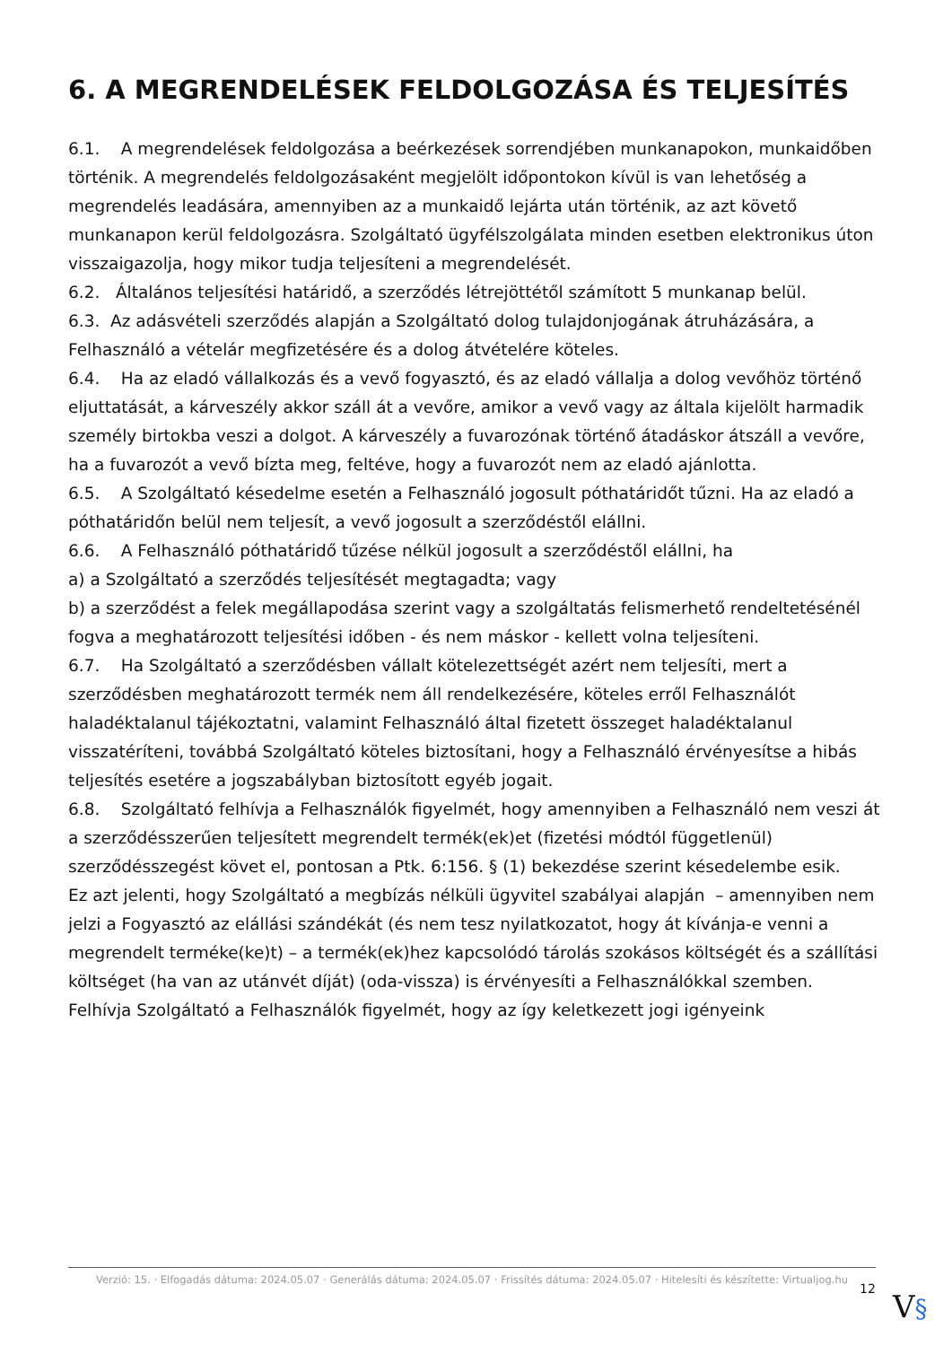6. A MEGRENDELÉSEK FELDOLGOZÁSA ÉS TELJESÍTÉS
6.1. A megrendelések feldolgozása a beérkezések sorrendjében munkanapokon, munkaidőben történik. A megrendelés feldolgozásaként megjelölt időpontokon kívül is van lehetőség a megrendelés leadására, amennyiben az a munkaidő lejárta után történik, az azt követő munkanapon kerül feldolgozásra. Szolgáltató ügyfélszolgálata minden esetben elektronikus úton visszaigazolja, hogy mikor tudja teljesíteni a megrendelését.
6.2. Általános teljesítési határidő, a szerződés létrejöttétől számított 5 munkanap belül.
6.3. Az adásvételi szerződés alapján a Szolgáltató dolog tulajdonjogának átruházására, a Felhasználó a vételár megfizetésére és a dolog átvételére köteles.
6.4. Ha az eladó vállalkozás és a vevő fogyasztó, és az eladó vállalja a dolog vevőhöz történő eljuttatását, a kárveszély akkor száll át a vevőre, amikor a vevő vagy az általa kijelölt harmadik személy birtokba veszi a dolgot. A kárveszély a fuvarozónak történő átadáskor átszáll a vevőre, ha a fuvarozót a vevő bízta meg, feltéve, hogy a fuvarozót nem az eladó ajánlotta.
6.5. A Szolgáltató késedelme esetén a Felhasználó jogosult póthatáridőt tűzni. Ha az eladó a póthatáridőn belül nem teljesít, a vevő jogosult a szerződéstől elállni.
6.6. A Felhasználó póthatáridő tűzése nélkül jogosult a szerződéstől elállni, ha
a) a Szolgáltató a szerződés teljesítését megtagadta; vagy
b) a szerződést a felek megállapodása szerint vagy a szolgáltatás felismerhető rendeltetésénél fogva a meghatározott teljesítési időben - és nem máskor - kellett volna teljesíteni.
6.7. Ha Szolgáltató a szerződésben vállalt kötelezettségét azért nem teljesíti, mert a szerződésben meghatározott termék nem áll rendelkezésére, köteles erről Felhasználót haladéktalanul tájékoztatni, valamint Felhasználó által fizetett összeget haladéktalanul visszatéríteni, továbbá Szolgáltató köteles biztosítani, hogy a Felhasználó érvényesítse a hibás teljesítés esetére a jogszabályban biztosított egyéb jogait.
6.8. Szolgáltató felhívja a Felhasználók figyelmét, hogy amennyiben a Felhasználó nem veszi át a szerződésszerűen teljesített megrendelt termék(ek)et (fizetési módtól függetlenül) szerződésszegést követ el, pontosan a Ptk. 6:156. § (1) bekezdése szerint késedelembe esik.
Ez azt jelenti, hogy Szolgáltató a megbízás nélküli ügyvitel szabályai alapján – amennyiben nem jelzi a Fogyasztó az elállási szándékát (és nem tesz nyilatkozatot, hogy át kívánja-e venni a megrendelt terméke(ke)t) – a termék(ek)hez kapcsolódó tárolás szokásos költségét és a szállítási költséget (ha van az utánvét díját) (oda-vissza) is érvényesíti a Felhasználókkal szemben.
Felhívja Szolgáltató a Felhasználók figyelmét, hogy az így keletkezett jogi igényeink
Verzió: 15. · Elfogadás dátuma: 2024.05.07 · Generálás dátuma: 2024.05.07 · Frissítés dátuma: 2024.05.07 · Hitelesíti és készítette: Virtualjog.hu
12 V§